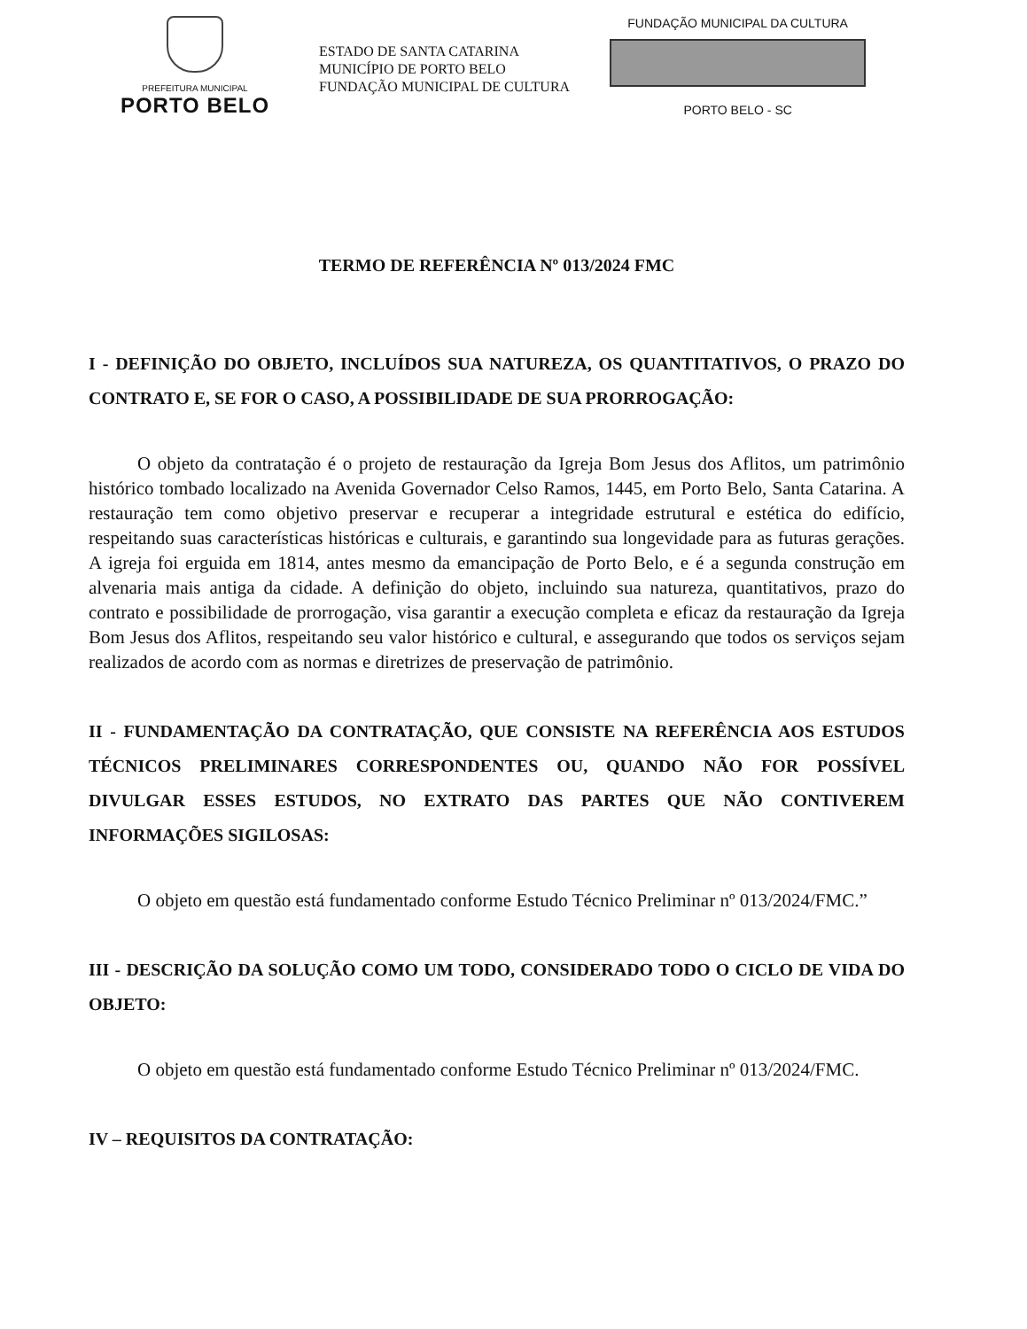PREFEITURA MUNICIPAL
PORTO BELO
ESTADO DE SANTA CATARINA
MUNICÍPIO DE PORTO BELO
FUNDAÇÃO MUNICIPAL DE CULTURA
FUNDAÇÃO MUNICIPAL DA CULTURA
PORTO BELO - SC
TERMO DE REFERÊNCIA Nº 013/2024 FMC
I - DEFINIÇÃO DO OBJETO, INCLUÍDOS SUA NATUREZA, OS QUANTITATIVOS, O PRAZO DO CONTRATO E, SE FOR O CASO, A POSSIBILIDADE DE SUA PRORROGAÇÃO:
O objeto da contratação é o projeto de restauração da Igreja Bom Jesus dos Aflitos, um patrimônio histórico tombado localizado na Avenida Governador Celso Ramos, 1445, em Porto Belo, Santa Catarina. A restauração tem como objetivo preservar e recuperar a integridade estrutural e estética do edifício, respeitando suas características históricas e culturais, e garantindo sua longevidade para as futuras gerações. A igreja foi erguida em 1814, antes mesmo da emancipação de Porto Belo, e é a segunda construção em alvenaria mais antiga da cidade. A definição do objeto, incluindo sua natureza, quantitativos, prazo do contrato e possibilidade de prorrogação, visa garantir a execução completa e eficaz da restauração da Igreja Bom Jesus dos Aflitos, respeitando seu valor histórico e cultural, e assegurando que todos os serviços sejam realizados de acordo com as normas e diretrizes de preservação de patrimônio.
II - FUNDAMENTAÇÃO DA CONTRATAÇÃO, QUE CONSISTE NA REFERÊNCIA AOS ESTUDOS TÉCNICOS PRELIMINARES CORRESPONDENTES OU, QUANDO NÃO FOR POSSÍVEL DIVULGAR ESSES ESTUDOS, NO EXTRATO DAS PARTES QUE NÃO CONTIVEREM INFORMAÇÕES SIGILOSAS:
O objeto em questão está fundamentado conforme Estudo Técnico Preliminar nº 013/2024/FMC.”
III - DESCRIÇÃO DA SOLUÇÃO COMO UM TODO, CONSIDERADO TODO O CICLO DE VIDA DO OBJETO:
O objeto em questão está fundamentado conforme Estudo Técnico Preliminar nº 013/2024/FMC.
IV – REQUISITOS DA CONTRATAÇÃO: